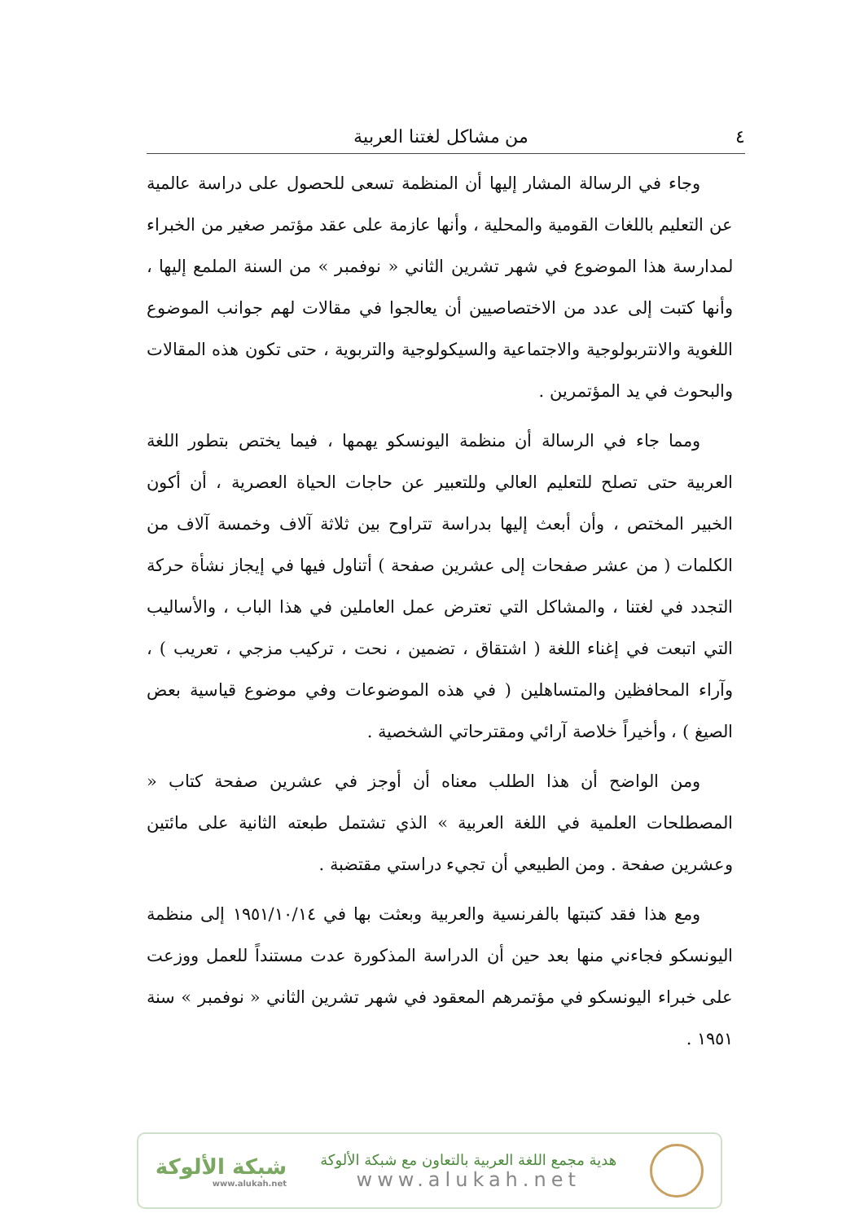٤ من مشاكل لغتنا العربية
وجاء في الرسالة المشار إليها أن المنظمة تسعى للحصول على دراسة عالمية عن التعليم باللغات القومية والمحلية ، وأنها عازمة على عقد مؤتمر صغير من الخبراء لمدارسة هذا الموضوع في شهر تشرين الثاني « نوفمبر » من السنة الملمع إليها ، وأنها كتبت إلى عدد من الاختصاصيين أن يعالجوا في مقالات لهم جوانب الموضوع اللغوية والانتربولوجية والاجتماعية والسيكولوجية والتربوية ، حتى تكون هذه المقالات والبحوث في يد المؤتمرين .
ومما جاء في الرسالة أن منظمة اليونسكو يهمها ، فيما يختص بتطور اللغة العربية حتى تصلح للتعليم العالي وللتعبير عن حاجات الحياة العصرية ، أن أكون الخبير المختص ، وأن أبعث إليها بدراسة تتراوح بين ثلاثة آلاف وخمسة آلاف من الكلمات ( من عشر صفحات إلى عشرين صفحة ) أتناول فيها في إيجاز نشأة حركة التجدد في لغتنا ، والمشاكل التي تعترض عمل العاملين في هذا الباب ، والأساليب التي اتبعت في إغناء اللغة ( اشتقاق ، تضمين ، نحت ، تركيب مزجي ، تعريب ) ، وآراء المحافظين والمتساهلين ( في هذه الموضوعات وفي موضوع قياسية بعض الصيغ ) ، وأخيراً خلاصة آرائي ومقترحاتي الشخصية .
ومن الواضح أن هذا الطلب معناه أن أوجز في عشرين صفحة كتاب « المصطلحات العلمية في اللغة العربية » الذي تشتمل طبعته الثانية على مائتين وعشرين صفحة . ومن الطبيعي أن تجيء دراستي مقتضبة .
ومع هذا فقد كتبتها بالفرنسية والعربية وبعثت بها في ١٩٥١/١٠/١٤ إلى منظمة اليونسكو فجاءني منها بعد حين أن الدراسة المذكورة عدت مستنداً للعمل ووزعت على خبراء اليونسكو في مؤتمرهم المعقود في شهر تشرين الثاني « نوفمبر » سنة ١٩٥١ .
هدية مجمع اللغة العربية بالتعاون مع شبكة الألوكة
www.alukah.net
شبكة الألوكة
www.alukah.net